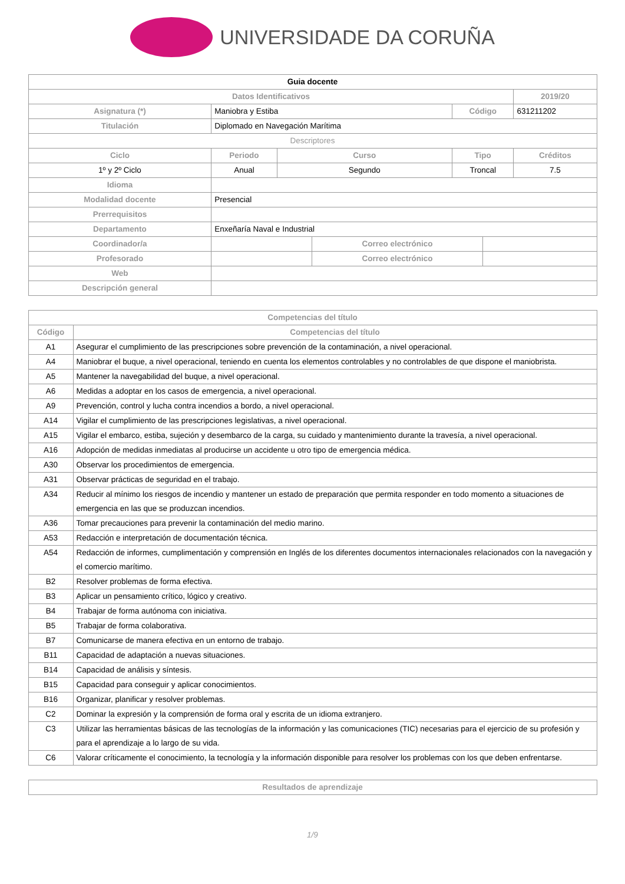UNIVERSIDADE DA CORUÑA
| Guia docente | | | | | | |
| --- | --- | --- | --- | --- | --- | --- |
| Datos Identificativos | | | | | | 2019/20 |
| Asignatura (*) | Maniobra y Estiba | | | Código | | 631211202 |
| Titulación | Diplomado en Navegación Marítima | | | | | |
| Descriptores | | | | | | |
| Ciclo | Periodo | Curso | | Tipo | | Créditos |
| 1º y 2º Ciclo | Anual | Segundo | | Troncal | | 7.5 |
| Idioma | | | | | | |
| Modalidad docente | Presencial | | | | | |
| Prerrequisitos | | | | | | |
| Departamento | Enxeñaría Naval e Industrial | | | | | |
| Coordinador/a | | | Correo electrónico | | | |
| Profesorado | | | Correo electrónico | | | |
| Web | | | | | | |
| Descripción general | | | | | | |
| Competencias del título | |
| --- | --- |
| Código | Competencias del título |
| A1 | Asegurar el cumplimiento de las prescripciones sobre prevención de la contaminación, a nivel operacional. |
| A4 | Maniobrar el buque, a nivel operacional, teniendo en cuenta los elementos controlables y no controlables de que dispone el maniobrista. |
| A5 | Mantener la navegabilidad del buque, a nivel operacional. |
| A6 | Medidas a adoptar en los casos de emergencia, a nivel operacional. |
| A9 | Prevención, control y lucha contra incendios a bordo, a nivel operacional. |
| A14 | Vigilar el cumplimiento de las prescripciones legislativas, a nivel operacional. |
| A15 | Vigilar el embarco, estiba, sujeción y desembarco de la carga, su cuidado y mantenimiento durante la travesía, a nivel operacional. |
| A16 | Adopción de medidas inmediatas al producirse un accidente u otro tipo de emergencia médica. |
| A30 | Observar los procedimientos de emergencia. |
| A31 | Observar prácticas de seguridad en el trabajo. |
| A34 | Reducir al mínimo los riesgos de incendio y mantener un estado de preparación que permita responder en todo momento a situaciones de emergencia en las que se produzcan incendios. |
| A36 | Tomar precauciones para prevenir la contaminación del medio marino. |
| A53 | Redacción e interpretación de documentación técnica. |
| A54 | Redacción de informes, cumplimentación y comprensión en Inglés de los diferentes documentos internacionales relacionados con la navegación y el comercio marítimo. |
| B2 | Resolver problemas de forma efectiva. |
| B3 | Aplicar un pensamiento crítico, lógico y creativo. |
| B4 | Trabajar de forma autónoma con iniciativa. |
| B5 | Trabajar de forma colaborativa. |
| B7 | Comunicarse de manera efectiva en un entorno de trabajo. |
| B11 | Capacidad de adaptación a nuevas situaciones. |
| B14 | Capacidad de análisis y síntesis. |
| B15 | Capacidad para conseguir y aplicar conocimientos. |
| B16 | Organizar, planificar y resolver problemas. |
| C2 | Dominar la expresión y la comprensión de forma oral y escrita de un idioma extranjero. |
| C3 | Utilizar las herramientas básicas de las tecnologías de la información y las comunicaciones (TIC) necesarias para el ejercicio de su profesión y para el aprendizaje a lo largo de su vida. |
| C6 | Valorar críticamente el conocimiento, la tecnología y la información disponible para resolver los problemas con los que deben enfrentarse. |
| Resultados de aprendizaje |
| --- |
1/9